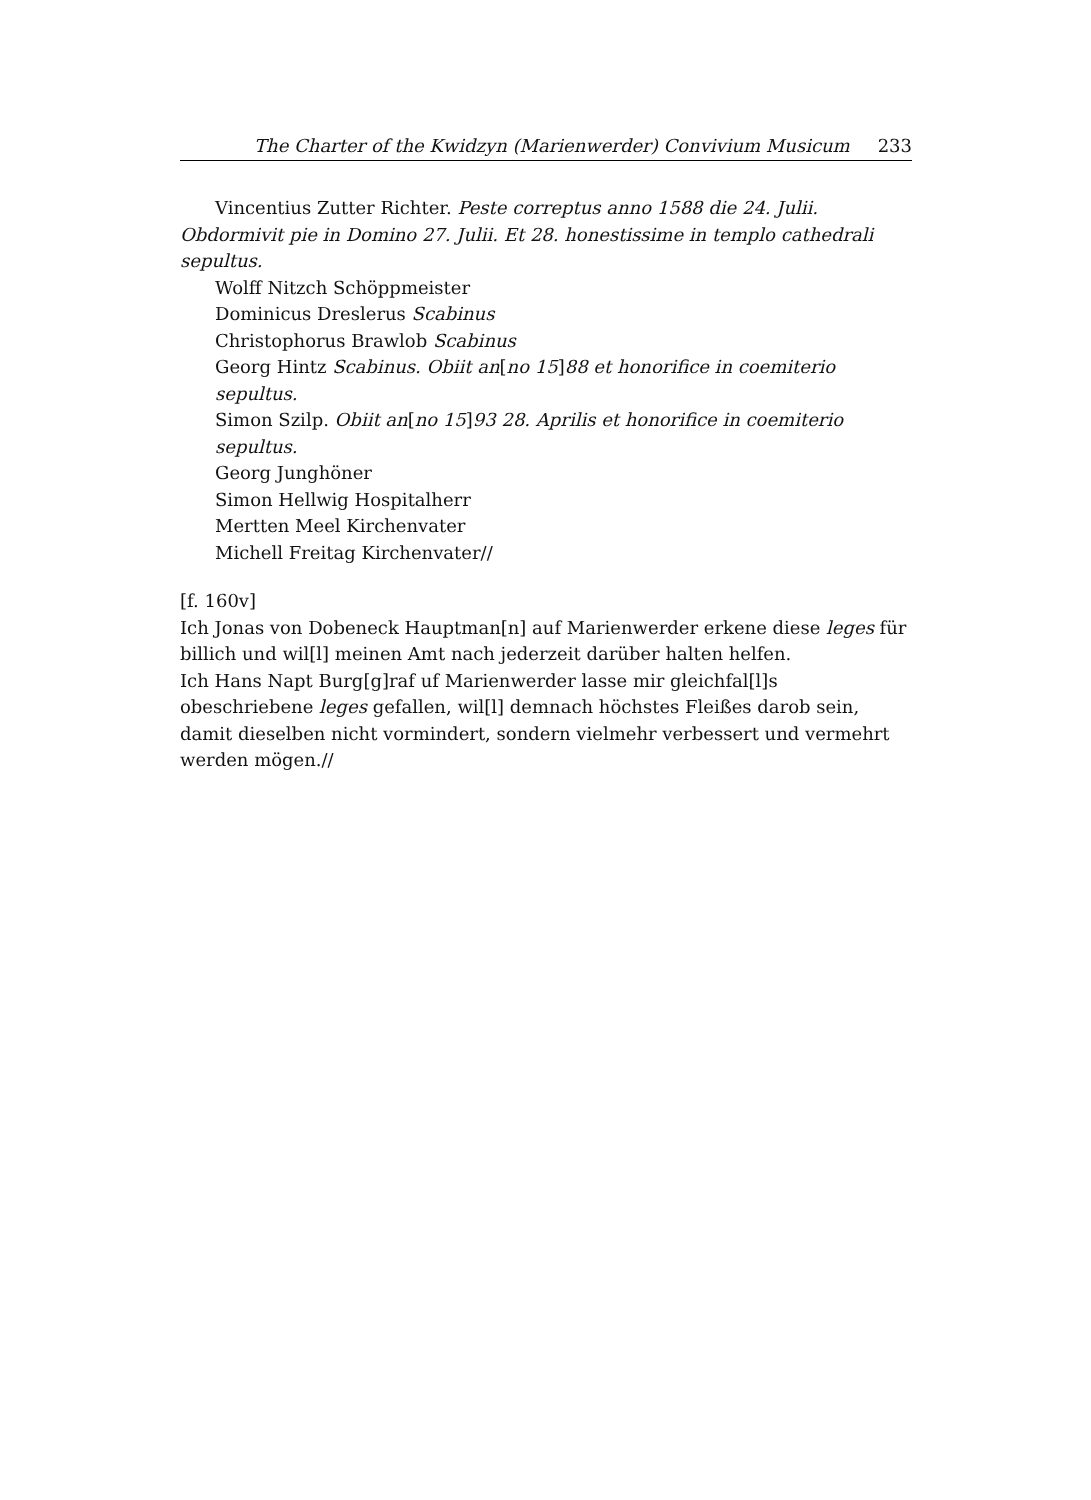The Charter of the Kwidzyn (Marienwerder) Convivium Musicum 233
Vincentius Zutter Richter. Peste correptus anno 1588 die 24. Julii. Obdormivit pie in Domino 27. Julii. Et 28. honestissime in templo cathedrali sepultus.
Wolff Nitzch Schöppmeister
Dominicus Dreslerus Scabinus
Christophorus Brawlob Scabinus
Georg Hintz Scabinus. Obiit an[no 15]88 et honorifice in coemiterio sepultus.
Simon Szilp. Obiit an[no 15]93 28. Aprilis et honorifice in coemiterio sepultus.
Georg Junghöner
Simon Hellwig Hospitalherr
Mertten Meel Kirchenvater
Michell Freitag Kirchenvater//
[f. 160v]
Ich Jonas von Dobeneck Hauptman[n] auf Marienwerder erkene diese leges für billich und wil[l] meinen Amt nach jederzeit darüber halten helfen.
Ich Hans Napt Burg[g]raf uf Marienwerder lasse mir gleichfal[l]s obeschriebene leges gefallen, wil[l] demnach höchstes Fleißes darob sein, damit dieselben nicht vormindert, sondern vielmehr verbessert und vermehrt werden mögen.//